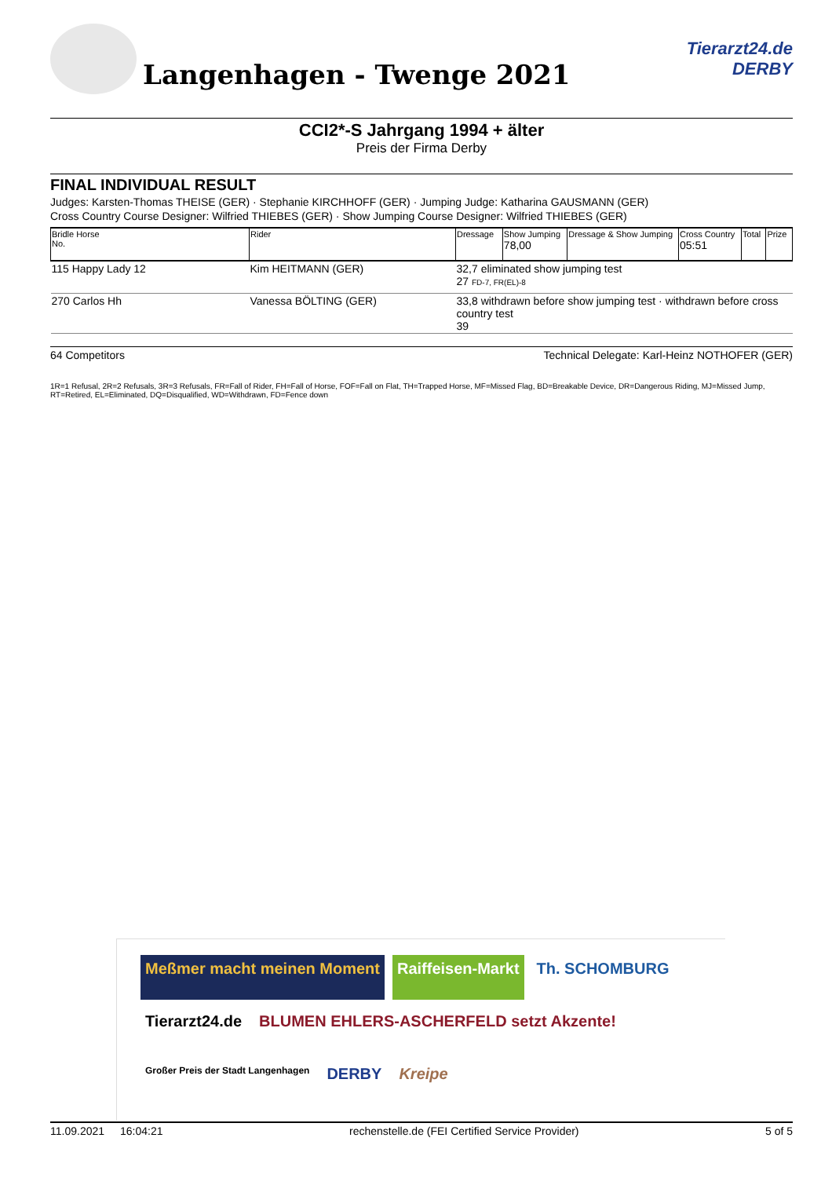Langenhagen - Twenge 2021
Tierarzt24.de
DERBY
CCI2*-S Jahrgang 1994 + älter
Preis der Firma Derby
FINAL INDIVIDUAL RESULT
Judges: Karsten-Thomas THEISE (GER) · Stephanie KIRCHHOFF (GER) · Jumping Judge: Katharina GAUSMANN (GER)
Cross Country Course Designer: Wilfried THIEBES (GER) · Show Jumping Course Designer: Wilfried THIEBES (GER)
| Bridle Horse No. | Rider | Dressage | Show Jumping 78,00 | Dressage & Show Jumping | Cross Country 05:51 | Total | Prize |
| --- | --- | --- | --- | --- | --- | --- | --- |
| 115 Happy Lady 12 | Kim HEITMANN (GER) | 32,7 eliminated show jumping test 27 FD-7, FR(EL)-8 | | | | | |
| 270 Carlos Hh | Vanessa BÖLTING (GER) | 33,8 withdrawn before show jumping test · withdrawn before cross country test 39 | | | | | |
64 Competitors Technical Delegate: Karl-Heinz NOTHOFER (GER)
1R=1 Refusal, 2R=2 Refusals, 3R=3 Refusals, FR=Fall of Rider, FH=Fall of Horse, FOF=Fall on Flat, TH=Trapped Horse, MF=Missed Flag, BD=Breakable Device, DR=Dangerous Riding, MJ=Missed Jump, RT=Retired, EL=Eliminated, DQ=Disqualified, WD=Withdrawn, FD=Fence down
Meßmer macht meinen Moment
Raiffeisen-Markt
Th. SCHOMBURG
Tierarzt24.de
BLUMEN EHLERS-ASCHERFELD setzt Akzente!
Großer Preis der Stadt Langenhagen
DERBY
Kreipe
11.09.2021 16:04:21 rechenstelle.de (FEI Certified Service Provider) 5 of 5